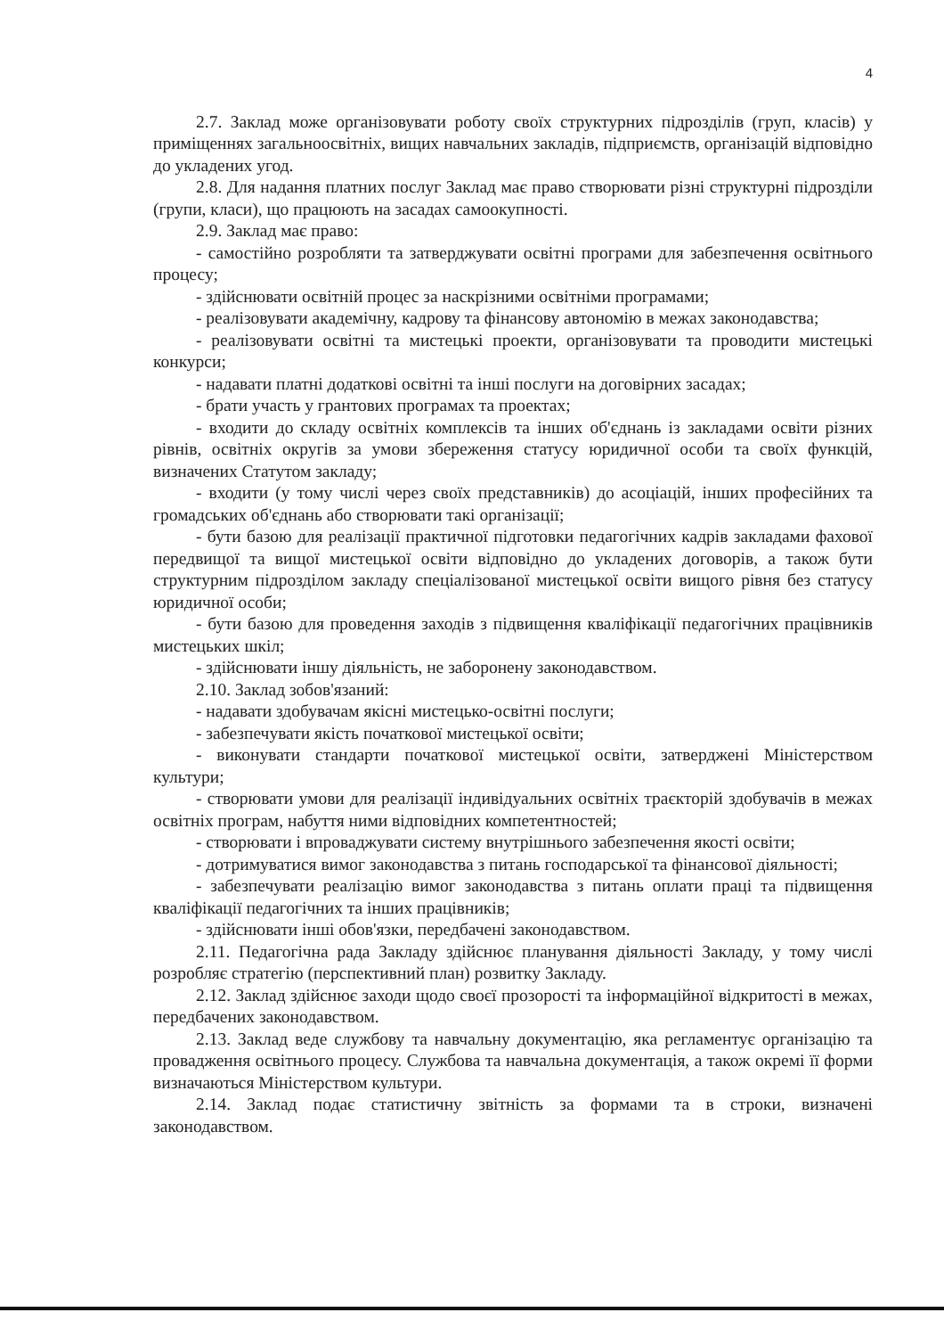4
2.7. Заклад може організовувати роботу своїх структурних підрозділів (груп, класів) у приміщеннях загальноосвітніх, вищих навчальних закладів, підприємств, організацій відповідно до укладених угод.
2.8. Для надання платних послуг Заклад має право створювати різні структурні підрозділи (групи, класи), що працюють на засадах самоокупності.
2.9. Заклад має право:
- самостійно розробляти та затверджувати освітні програми для забезпечення освітнього процесу;
- здійснювати освітній процес за наскрізними освітніми програмами;
- реалізовувати академічну, кадрову та фінансову автономію в межах законодавства;
- реалізовувати освітні та мистецькі проекти, організовувати та проводити мистецькі конкурси;
- надавати платні додаткові освітні та інші послуги на договірних засадах;
- брати участь у грантових програмах та проектах;
- входити до складу освітніх комплексів та інших об'єднань із закладами освіти різних рівнів, освітніх округів за умови збереження статусу юридичної особи та своїх функцій, визначених Статутом закладу;
- входити (у тому числі через своїх представників) до асоціацій, інших професійних та громадських об'єднань або створювати такі організації;
- бути базою для реалізації практичної підготовки педагогічних кадрів закладами фахової передвищої та вищої мистецької освіти відповідно до укладених договорів, а також бути структурним підрозділом закладу спеціалізованої мистецької освіти вищого рівня без статусу юридичної особи;
- бути базою для проведення заходів з підвищення кваліфікації педагогічних працівників мистецьких шкіл;
- здійснювати іншу діяльність, не заборонену законодавством.
2.10. Заклад зобов'язаний:
- надавати здобувачам якісні мистецько-освітні послуги;
- забезпечувати якість початкової мистецької освіти;
- виконувати стандарти початкової мистецької освіти, затверджені Міністерством культури;
- створювати умови для реалізації індивідуальних освітніх траєкторій здобувачів в межах освітніх програм, набуття ними відповідних компетентностей;
- створювати і впроваджувати систему внутрішнього забезпечення якості освіти;
- дотримуватися вимог законодавства з питань господарської та фінансової діяльності;
- забезпечувати реалізацію вимог законодавства з питань оплати праці та підвищення кваліфікації педагогічних та інших працівників;
- здійснювати інші обов'язки, передбачені законодавством.
2.11. Педагогічна рада Закладу здійснює планування діяльності Закладу, у тому числі розробляє стратегію (перспективний план) розвитку Закладу.
2.12. Заклад здійснює заходи щодо своєї прозорості та інформаційної відкритості в межах, передбачених законодавством.
2.13. Заклад веде службову та навчальну документацію, яка регламентує організацію та провадження освітнього процесу. Службова та навчальна документація, а також окремі її форми визначаються Міністерством культури.
2.14. Заклад подає статистичну звітність за формами та в строки, визначені законодавством.